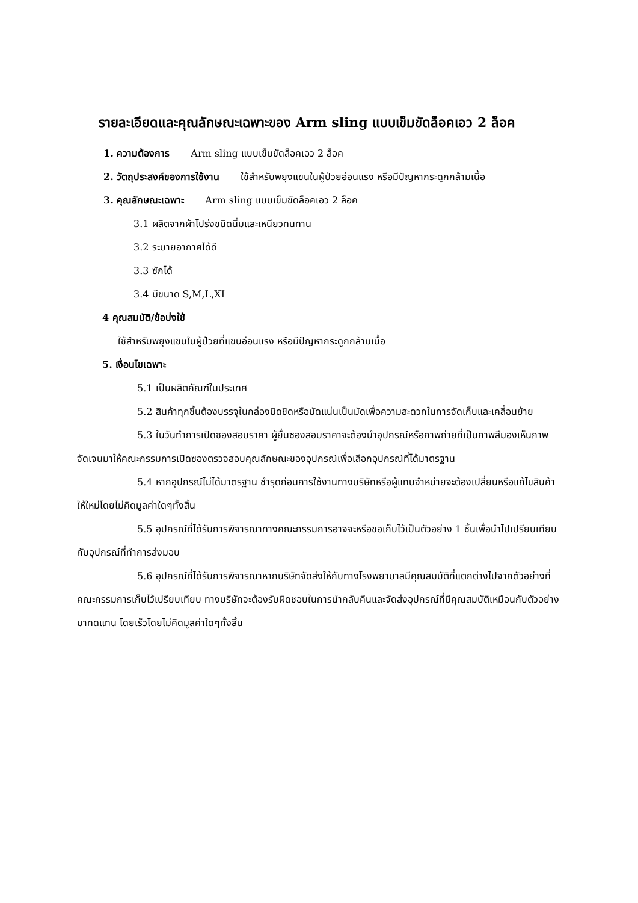รายละเอียดและคุณลักษณะเฉพาะของ Arm sling แบบเข็มขัดล็อคเอว 2 ล็อค
1. ความต้องการ Arm sling แบบเข็มขัดล็อคเอว 2 ล็อค
2. วัตถุประสงค์ของการใช้งาน ใช้สำหรับพยุงแขนในผู้ป่วยอ่อนแรง หรือมีปัญหากระดูกกล้ามเนื้อ
3. คุณลักษณะเฉพาะ Arm sling แบบเข็มขัดล็อคเอว 2 ล็อค
3.1 ผลิตจากผ้าโปร่งชนิดนิ่มและเหนียวทนทาน
3.2 ระบายอากาศได้ดี
3.3 ซักได้
3.4 มีขนาด S,M,L,XL
4 คุณสมบัติ/ข้อบ่งใช้
ใช้สำหรับพยุงแขนในผู้ป่วยที่แขนอ่อนแรง หรือมีปัญหากระดูกกล้ามเนื้อ
5. เงื่อนไขเฉพาะ
5.1 เป็นผลิตภัณฑ์ในประเทศ
5.2 สินค้าทุกชิ้นต้องบรรจุในกล่องมิดชิดหรือมัดแน่นเป็นมัดเพื่อความสะดวกในการจัดเก็บและเคลื่อนย้าย
5.3 ในวันทำการเปิดซองสอบราคา ผู้ยื่นซองสอบราคาจะต้องนำอุปกรณ์หรือภาพถ่ายที่เป็นภาพสีมองเห็นภาพจัดเจนมาให้คณะกรรมการเปิดซองตรวจสอบคุณลักษณะของอุปกรณ์เพื่อเลือกอุปกรณ์ที่ได้มาตรฐาน
5.4 หากอุปกรณ์ไม่ได้มาตรฐาน ชำรุดก่อนการใช้งานทางบริษัทหรือผู้แทนจำหน่ายจะต้องเปลี่ยนหรือแก้ไขสินค้าให้ใหม่โดยไม่คิดมูลค่าใดๆทั้งสิ้น
5.5 อุปกรณ์ที่ได้รับการพิจารณาทางคณะกรรมการอาจจะหรือขอเก็บไว้เป็นตัวอย่าง 1 ชิ้นเพื่อนำไปเปรียบเทียบกับอุปกรณ์ที่ทำการส่งมอบ
5.6 อุปกรณ์ที่ได้รับการพิจารณาหากบริษัทจัดส่งให้กับทางโรงพยาบาลมีคุณสมบัติที่แตกต่างไปจากตัวอย่างที่คณะกรรมการเก็บไว้เปรียบเทียบ ทางบริษัทจะต้องรับผิดชอบในการนำกลับคืนและจัดส่งอุปกรณ์ที่มีคุณสมบัติเหมือนกับตัวอย่างมาทดแทน โดยเร็วโดยไม่คิดมูลค่าใดๆทั้งสิ้น